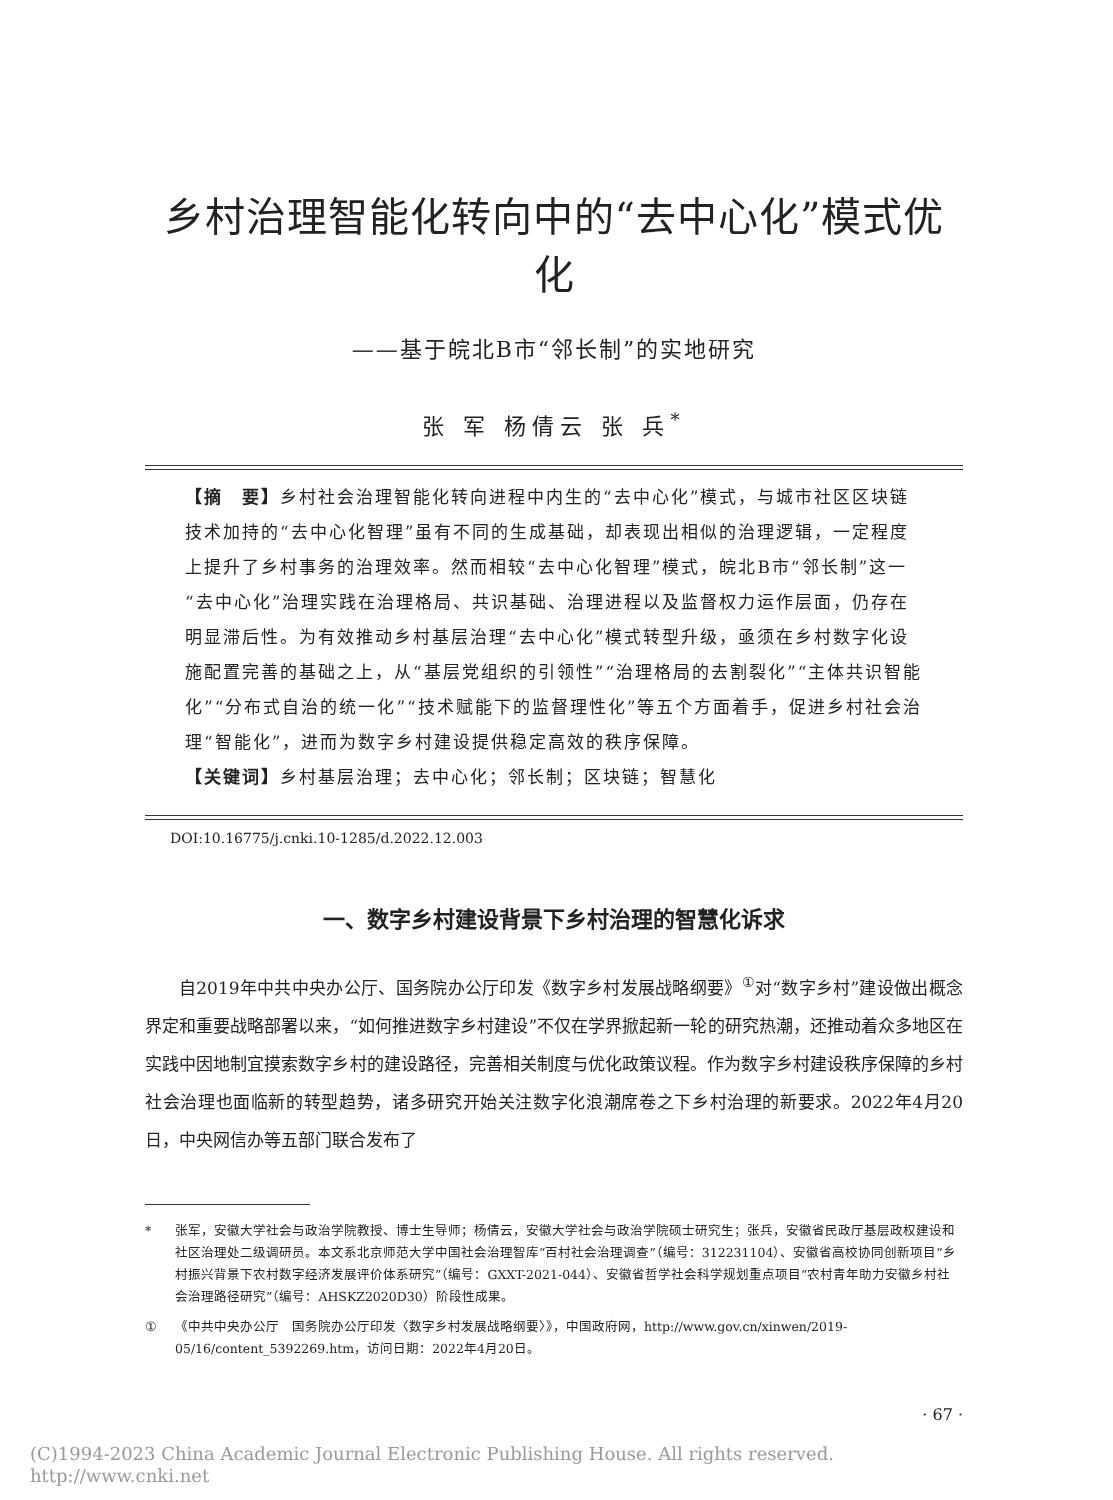乡村治理智能化转向中的“去中心化”模式优化
——基于皖北B市“邻长制”的实地研究
张 军 杨倩云 张 兵<sup>*</sup>
【摘　要】乡村社会治理智能化转向进程中内生的“去中心化”模式，与城市社区区块链技术加持的“去中心化智理”虽有不同的生成基础，却表现出相似的治理逻辑，一定程度上提升了乡村事务的治理效率。然而相较“去中心化智理”模式，皖北B市“邻长制”这一“去中心化”治理实践在治理格局、共识基础、治理进程以及监督权力运作层面，仍存在明显滞后性。为有效推动乡村基层治理“去中心化”模式转型升级，亟须在乡村数字化设施配置完善的基础之上，从“基层党组织的引领性”“治理格局的去割裂化”“主体共识智能化”“分布式自治的统一化”“技术赋能下的监督理性化”等五个方面着手，促进乡村社会治理“智能化”，进而为数字乡村建设提供稳定高效的秩序保障。
【关键词】乡村基层治理；去中心化；邻长制；区块链；智慧化
DOI:10.16775/j.cnki.10-1285/d.2022.12.003
一、数字乡村建设背景下乡村治理的智慧化诉求
自2019年中共中央办公厅、国务院办公厅印发《数字乡村发展战略纲要》<sup>①</sup>对“数字乡村”建设做出概念界定和重要战略部署以来，“如何推进数字乡村建设”不仅在学界掀起新一轮的研究热潮，还推动着众多地区在实践中因地制宜摸索数字乡村的建设路径，完善相关制度与优化政策议程。作为数字乡村建设秩序保障的乡村社会治理也面临新的转型趋势，诸多研究开始关注数字化浪潮席卷之下乡村治理的新要求。2022年4月20日，中央网信办等五部门联合发布了
* 张军，安徽大学社会与政治学院教授、博士生导师；杨倩云，安徽大学社会与政治学院硕士研究生；张兵，安徽省民政厅基层政权建设和社区治理处二级调研员。本文系北京师范大学中国社会治理智库“百村社会治理调查”（编号：312231104）、安徽省高校协同创新项目“乡村振兴背景下农村数字经济发展评价体系研究”（编号：GXXT-2021-044）、安徽省哲学社会科学规划重点项目“农村青年助力安徽乡村社会治理路径研究”（编号：AHSKZ2020D30）阶段性成果。
① 《中共中央办公厅　国务院办公厅印发〈数字乡村发展战略纲要〉》，中国政府网，http://www.gov.cn/xinwen/2019-05/16/content_5392269.htm，访问日期：2022年4月20日。
· 67 ·
(C)1994-2023 China Academic Journal Electronic Publishing House. All rights reserved.　 http://www.cnki.net